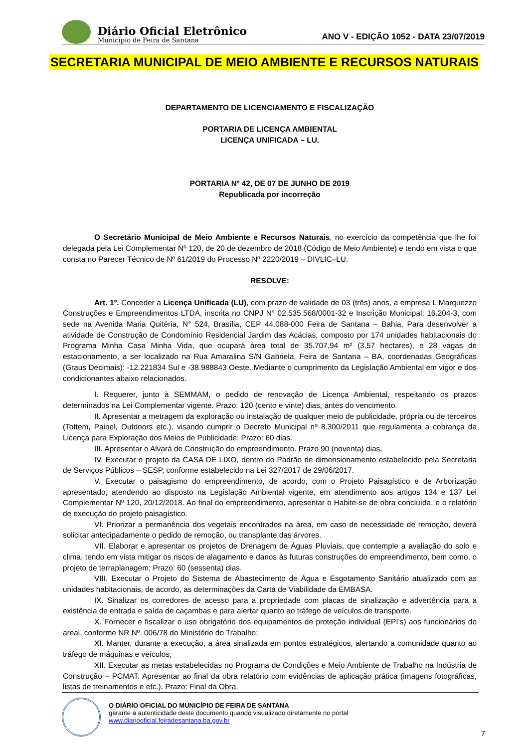Diário Oficial Eletrônico
Município de Feira de Santana
ANO V - EDIÇÃO 1052 - DATA 23/07/2019
SECRETARIA MUNICIPAL DE MEIO AMBIENTE E RECURSOS NATURAIS
DEPARTAMENTO DE LICENCIAMENTO E FISCALIZAÇÃO
PORTARIA DE LICENÇA AMBIENTAL
LICENÇA UNIFICADA – LU.
PORTARIA Nº 42, DE 07 DE JUNHO DE 2019
Republicada por incorreção
O Secretário Municipal de Meio Ambiente e Recursos Naturais, no exercício da competência que lhe foi delegada pela Lei Complementar Nº 120, de 20 de dezembro de 2018 (Código de Meio Ambiente) e tendo em vista o que consta no Parecer Técnico de Nº 61/2019 do Processo Nº 2220/2019 – DIVLIC–LU.
RESOLVE:
Art. 1º. Conceder a Licença Unificada (LU), com prazo de validade de 03 (três) anos, a empresa L Marquezzo Construções e Empreendimentos LTDA, inscrita no CNPJ N° 02.535.568/0001-32 e Inscrição Municipal: 16.204-3, com sede na Avenida Maria Quitéria, N° 524, Brasília, CEP 44.088-000 Feira de Santana – Bahia. Para desenvolver a atividade de Construção de Condomínio Residencial Jardim das Acácias, composto por 174 unidades habitacionais do Programa Minha Casa Minha Vida, que ocupará área total de 35.707,94 m² (3.57 hectares), e 28 vagas de estacionamento, a ser localizado na Rua Amaralina S/N Gabriela, Feira de Santana – BA, coordenadas Geográficas (Graus Decimais): -12.221834 Sul e -38.988843 Oeste. Mediante o cumprimento da Legislação Ambiental em vigor e dos condicionantes abaixo relacionados.
I. Requerer, junto à SEMMAM, o pedido de renovação de Licença Ambiental, respeitando os prazos determinados na Lei Complementar vigente. Prazo: 120 (cento e vinte) dias, antes do vencimento.
II. Apresentar a metragem da exploração ou instalação de qualquer meio de publicidade, própria ou de terceiros (Tottem, Painel, Outdoors etc.), visando cumprir o Decreto Municipal nº 8.300/2011 que regulamenta a cobrança da Licença para Exploração dos Meios de Publicidade; Prazo: 60 dias.
III. Apresentar o Alvará de Construção do empreendimento. Prazo 90 (noventa) dias.
IV. Executar o projeto da CASA DE LIXO, dentro do Padrão de dimensionamento estabelecido pela Secretaria de Serviços Públicos – SESP, conforme estabelecido na Lei 327/2017 de 29/06/2017.
V. Executar o paisagismo do empreendimento, de acordo, com o Projeto Paisagístico e de Arborização apresentado, atendendo ao disposto na Legislação Ambiental vigente, em atendimento aos artigos 134 e 137 Lei Complementar Nº 120, 20/12/2018. Ao final do empreendimento, apresentar o Habite-se de obra concluída, e o relatório de execução do projeto paisagístico.
VI. Priorizar a permanência dos vegetais encontrados na área, em caso de necessidade de remoção, deverá solicitar antecipadamente o pedido de remoção, ou transplante das árvores.
VII. Elaborar e apresentar os projetos de Drenagem de Águas Pluviais, que contemple a avaliação do solo e clima, tendo em vista mitigar os riscos de alagamento e danos às futuras construções do empreendimento, bem como, o projeto de terraplanagem; Prazo: 60 (sessenta) dias.
VIII. Executar o Projeto do Sistema de Abastecimento de Água e Esgotamento Sanitário atualizado com as unidades habitacionais, de acordo, as determinações da Carta de Viabilidade da EMBASA.
IX. Sinalizar os corredores de acesso para a propriedade com placas de sinalização e advertência para a existência de entrada e saída de caçambas e para alertar quanto ao tráfego de veículos de transporte.
X. Fornecer e fiscalizar o uso obrigatório dos equipamentos de proteção individual (EPI’s) aos funcionários do areal, conforme NR Nº. 006/78 do Ministério do Trabalho;
XI. Manter, durante a execução, a área sinalizada em pontos estratégicos, alertando a comunidade quanto ao tráfego de máquinas e veículos;
XII. Executar as metas estabelecidas no Programa de Condições e Meio Ambiente de Trabalho na Indústria de Construção – PCMAT. Apresentar ao final da obra relatório com evidências de aplicação prática (imagens fotográficas, listas de treinamentos e etc.). Prazo: Final da Obra.
O DIÁRIO OFICIAL DO MUNICÍPIO DE FEIRA DE SANTANA
garante a autenticidade deste documento quando visualizado diretamente no portal
www.diariooficial.feiradesantana.ba.gov.br
7